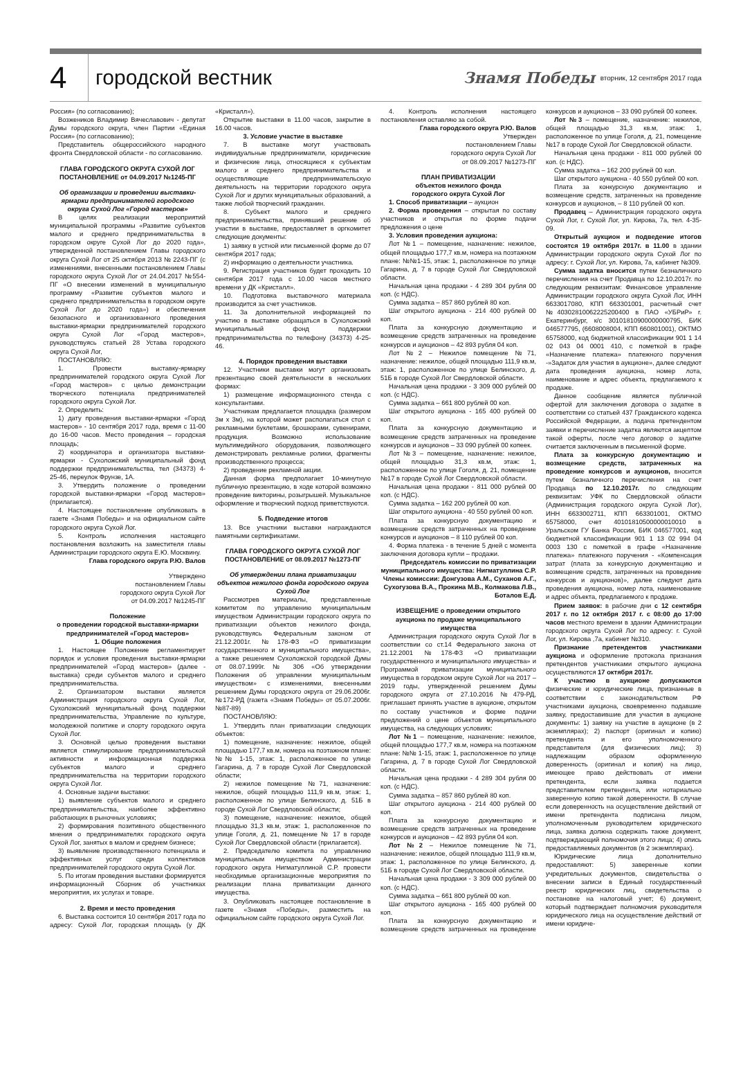4
городской вестник
Знамя Победы
вторник, 12 сентября 2017 года
Россия» (по согласованию);
Возжеников Владимир Вячеславович - депутат Думы городского округа, член Партии «Единая Россия» (по согласованию);
Представитель общероссийского народного фронта Свердловской области - по согласованию.
ГЛАВА ГОРОДСКОГО ОКРУГА СУХОЙ ЛОГ ПОСТАНОВЛЕНИЕ от 04.09.2017 №1245-ПГ
Об организации и проведении выставки-ярмарки предпринимателей городского округа Сухой Лог «Город мастеров»
В целях реализации мероприятий муниципальной программы «Развитие субъектов малого и среднего предпринимательства в городском округе Сухой Лог до 2020 года», утвержденной постановлением Главы городского округа Сухой Лог от 25 октября 2013 № 2243-ПГ (с изменениями, внесенными постановлением Главы городского округа Сухой Лог от 24.04.2017 №554-ПГ «О внесении изменений в муниципальную программу «Развитие субъектов малого и среднего предпринимательства в городском округе Сухой Лог до 2020 года») и обеспечения безопасного и организованного проведения выставки-ярмарки предпринимателей городского округа Сухой Лог «Город мастеров», руководствуясь статьей 28 Устава городского округа Сухой Лог,
ПОСТАНОВЛЯЮ:
1. Провести выставку-ярмарку предпринимателей городского округа Сухой Лог «Город мастеров» с целью демонстрации творческого потенциала предпринимателей городского округа Сухой Лог.
2. Определить:
1) дату проведения выставки-ярмарки «Город мастеров» - 10 сентября 2017 года, время с 11-00 до 16-00 часов. Место проведения – городская площадь;
2) координатора и организатора выставки-ярмарки - Сухоложский муниципальный фонд поддержки предпринимательства, тел (34373) 4-25-46, переулок Фрунзе, 1А.
3. Утвердить положение о проведении городской выставки-ярмарки «Город мастеров» (прилагается).
4. Настоящее постановление опубликовать в газете «Знамя Победы» и на официальном сайте городского округа Сухой Лог.
5. Контроль исполнения настоящего постановления возложить на заместителя главы Администрации городского округа Е.Ю. Москвину.
Глава городского округа Р.Ю. Валов
Утверждено
постановлением Главы
городского округа Сухой Лог
от 04.09.2017 №1245-ПГ
Положение
о проведении городской выставки-ярмарки предпринимателей «Город мастеров»
1. Общие положения
1. Настоящее Положение регламентирует порядок и условия проведения выставки-ярмарки предпринимателей «Город мастеров» (далее - выставка) среди субъектов малого и среднего предпринимательства.
2. Организатором выставки является Администрация городского округа Сухой Лог, Сухоложский муниципальный фонд поддержки предпринимательства, Управление по культуре, молодежной политике и спорту городского округа Сухой Лог.
3. Основной целью проведения выставки является стимулирование предпринимательской активности и информационная поддержка субъектов малого и среднего предпринимательства на территории городского округа Сухой Лог.
4. Основные задачи выставки:
1) выявление субъектов малого и среднего предпринимательства, наиболее эффективно работающих в рыночных условиях;
2) формирования позитивного общественного мнения о предпринимателях городского округа Сухой Лог, занятых в малом и среднем бизнесе;
3) выявление производственного потенциала и эффективных услуг среди коллективов предпринимателей городского округа Сухой Лог.
5. По итогам проведения выставки формируется информационный Сборник об участниках мероприятия, их услугах и товаре.
2. Время и место проведения
6. Выставка состоится 10 сентября 2017 года по адресу: Сухой Лог, городская площадь (у ДК «Кристалл»).
Открытие выставки в 11.00 часов, закрытие в 16.00 часов.
3. Условие участие в выставке
7. В выставке могут участвовать индивидуальные предприниматели, юридические и физические лица, относящиеся к субъектам малого и среднего предпринимательства и осуществляющие предпринимательскую деятельность на территории городского округа Сухой Лог и других муниципальных образований, а также любой творческий гражданин.
8. Субъект малого и среднего предпринимательства, принявший решение об участии в выставке, предоставляет в оргкомитет следующие документы:
1) заявку в устной или письменной форме до 07 сентября 2017 года;
2) информацию о деятельности участника.
9. Регистрация участников будет проходить 10 сентября 2017 года с 10.00 часов местного времени у ДК «Кристалл».
10. Подготовка выставочного материала производится за счет участников.
11. За дополнительной информацией по участию в выставке обращаться в Сухоложский муниципальный фонд поддержки предпринимательства по телефону (34373) 4-25-46.
4. Порядок проведения выставки
12. Участники выставки могут организовать презентацию своей деятельности в нескольких формах:
1) размещение информационного стенда с консультантами.
Участникам предлагается площадка (размером 3м х 3м), на которой может располагаться стол с рекламными буклетами, брошюрами, сувенирами, продукция. Возможно использование мультимедийного оборудования, позволяющего демонстрировать рекламные ролики, фрагменты производственного процесса;
2) проведение рекламной акции.
Данная форма предполагает 10-минутную публичную презентацию, в ходе которой возможно проведение викторины, розыгрышей. Музыкальное оформление и творческий подход приветствуются.
5. Подведение итогов
13. Все участники выставки награждаются памятными сертификатами.
ГЛАВА ГОРОДСКОГО ОКРУГА СУХОЙ ЛОГ ПОСТАНОВЛЕНИЕ от 08.09.2017 №1273-ПГ
Об утверждении плана приватизации объектов нежилого фонда городского округа Сухой Лог
Рассмотрев материалы, представленные комитетом по управлению муниципальным имуществом Администрации городского округа по приватизации объектов нежилого фонда, руководствуясь Федеральным законом от 21.12.2001г. №178-ФЗ «О приватизации государственного и муниципального имущества», а также решением Сухоложской городской Думы от 08.07.1999г. № 306 «Об утверждении Положения об управлении муниципальным имуществом» с изменениями, внесенными решением Думы городского округа от 29.06.2006г. №172-РД (газета «Знамя Победы» от 05.07.2006г. №87-89)
ПОСТАНОВЛЯЮ:
1. Утвердить план приватизации следующих объектов:
1) помещение, назначение: нежилое, общей площадью 177,7 кв.м, номера на поэтажном плане: №№ 1-15, этаж: 1, расположенное по улице Гагарина, д. 7 в городе Сухой Лог Свердловской области;
2) нежилое помещение №71, назначение: нежилое, общей площадью 111,9 кв.м, этаж: 1, расположенное по улице Белинского, д. 51Б в городе Сухой Лог Свердловской области;
3) помещение, назначение: нежилое, общей площадью 31,3 кв.м, этаж: 1, расположенное по улице Гоголя, д. 21, помещение № 17 в городе Сухой Лог Свердловской области (прилагается).
2. Председателю комитета по управлению муниципальным имуществом Администрации городского округа Нигматуллиной С.Р. провести необходимые организационные мероприятия по реализации плана приватизации данного имущества.
3. Опубликовать настоящее постановление в газете «Знамя «Победы», разместить на официальном сайте городского округа Сухой Лог.
4. Контроль исполнения настоящего постановления оставляю за собой.
Глава городского округа Р.Ю. Валов
Утвержден
постановлением Главы
городского округа Сухой Лог
от 08.09.2017 №1273-ПГ
ПЛАН ПРИВАТИЗАЦИИ
объектов нежилого фонда
городского округа Сухой Лог
1. Способ приватизации – аукцион
2. Форма проведения – открытая по составу участников и открытая по форме подачи предложения о цене
3. Условия проведения аукциона:
Лот №1 – помещение, назначение: нежилое, общей площадью 177,7 кв.м, номера на поэтажном плане: №№1-15, этаж: 1, расположенное по улице Гагарина, д. 7 в городе Сухой Лог Свердловской области.
Начальная цена продажи - 4 289 304 рубля 00 коп. (с НДС).
Сумма задатка – 857 860 рублей 80 коп.
Шаг открытого аукциона - 214 400 рублей 00 коп.
Плата за конкурсную документацию и возмещение средств затраченных на проведение конкурсов и аукционов – 42 893 рубля 04 коп.
Лот №2 – Нежилое помещение №71, назначение: нежилое, общей площадью 111,9 кв.м, этаж: 1, расположенное по улице Белинского, д. 51Б в городе Сухой Лог Свердловской области.
Начальная цена продажи - 3 309 000 рублей 00 коп. (с НДС).
Сумма задатка – 661 800 рублей 00 коп.
Шаг открытого аукциона - 165 400 рублей 00 коп.
Плата за конкурсную документацию и возмещение средств затраченных на проведение конкурсов и аукционов – 33 090 рублей 00 копеек.
Лот №3 – помещение, назначение: нежилое, общей площадью 31,3 кв.м, этаж: 1, расположенное по улице Гоголя, д. 21, помещение №17 в городе Сухой Лог Свердловской области.
Начальная цена продажи - 811 000 рублей 00 коп. (с НДС).
Сумма задатка – 162 200 рублей 00 коп.
Шаг открытого аукциона - 40 550 рублей 00 коп.
Плата за конкурсную документацию и возмещение средств затраченных на проведение конкурсов и аукционов – 8 110 рублей 00 коп.
4. Форма платежа - в течение 5 дней с момента заключения договора купли – продажи.
Председатель комиссии по приватизации муниципального имущества: Нигматуллина С.Р.
Члены комиссии: Донгузова А.М., Суханов А.Г., Сухогузова В.А., Прокина М.В., Колмакова Л.В., Боталов Е.Д.
ИЗВЕЩЕНИЕ о проведении открытого аукциона по продаже муниципального имущества
Администрация городского округа Сухой Лог в соответствии со ст.14 Федерального закона от 21.12.2001 №178-ФЗ «О приватизации государственного и муниципального имущества» и Программой приватизации муниципального имущества в городском округе Сухой Лог на 2017 – 2019 годы, утвержденной решением Думы городского округа от 27.10.2016 №479-РД, приглашает принять участие в аукционе, открытом по составу участников и форме подачи предложений о цене объектов муниципального имущества, на следующих условиях:
Лот №1 – помещение, назначение: нежилое, общей площадью 177,7 кв.м, номера на поэтажном плане: №№ 1-15, этаж: 1, расположенное по улице Гагарина, д. 7 в городе Сухой Лог Свердловской области.
Начальная цена продажи - 4 289 304 рубля 00 коп. (с НДС).
Сумма задатка – 857 860 рублей 80 коп.
Шаг открытого аукциона - 214 400 рублей 00 коп.
Плата за конкурсную документацию и возмещение средств затраченных на проведение конкурсов и аукционов – 42 893 рубля 04 коп.
Лот №2 – Нежилое помещение №71, назначение: нежилое, общей площадью 111,9 кв.м, этаж: 1, расположенное по улице Белинского, д. 51Б в городе Сухой Лог Свердловской области.
Начальная цена продажи - 3 309 000 рублей 00 коп. (с НДС).
Сумма задатка – 661 800 рублей 00 коп.
Шаг открытого аукциона - 165 400 рублей 00 коп.
Плата за конкурсную документацию и возмещение средств затраченных на проведение конкурсов и аукционов – 33 090 рублей 00 копеек.
Лот №3 – помещение, назначение: нежилое, общей площадью 31,3 кв.м, этаж: 1, расположенное по улице Гоголя, д. 21, помещение №17 в городе Сухой Лог Свердловской области.
Начальная цена продажи - 811 000 рублей 00 коп. (с НДС).
Сумма задатка – 162 200 рублей 00 коп.
Шаг открытого аукциона - 40 550 рублей 00 коп.
Плата за конкурсную документацию и возмещение средств, затраченных на проведение конкурсов и аукционов, – 8 110 рублей 00 коп.
Продавец – Администрация городского округа Сухой Лог, г. Сухой Лог, ул. Кирова, 7а, тел. 4-35-09.
Открытый аукцион и подведение итогов состоятся 19 октября 2017г. в 11.00 в здании Администрации городского округа Сухой Лог по адресу: г. Сухой Лог, ул. Кирова, 7а, кабинет №309.
Сумма задатка вносится путем безналичного перечисления на счет Продавца по 12.10.2017г. по следующим реквизитам: Финансовое управление Администрации городского округа Сухой Лог, ИНН 6633017080, КПП 663301001, расчетный счет №40302810062225200400 в ПАО «УБРиР» г. Екатеринбург, к/с 30101810900000000795, БИК 046577795, (6608008004, КПП 660801001), ОКТМО 65758000, код бюджетной классификации 901 1 14 02 043 04 0001 410, с пометкой в графе «Назначение платежа» платежного поручения -»Задаток для участия в аукционе», далее следуют дата проведения аукциона, номер лота, наименование и адрес объекта, предлагаемого к продаже.
Данное сообщение является публичной офертой для заключения договора о задатке в соответствии со статьей 437 Гражданского кодекса Российской Федерации, а подача претендентом заявки и перечисление задатка являются акцептом такой оферты, после чего договор о задатке считается заключенным в письменной форме.
Плата за конкурсную документацию и возмещение средств, затраченных на проведение конкурсов и аукционов, вносится путем безналичного перечисления на счет Продавца по 12.10.2017г. по следующим реквизитам: УФК по Свердловской области (Администрация городского округа Сухой Лог), ИНН 6633002711, КПП 663301001, ОКТМО 65758000, счет 40101810500000010010 в Уральском ГУ Банка России, БИК 046577001, код бюджетной классификации 901 1 13 02 994 04 0003 130 с пометкой в графе «Назначение платежа» платежного поручения - «Компенсация затрат (плата за конкурсную документацию и возмещение средств, затраченных на проведение конкурсов и аукционов)», далее следуют дата проведения аукциона, номер лота, наименование и адрес объекта, предлагаемого к продаже.
Прием заявок: в рабочие дни с 12 сентября 2017 г. по 12 октября 2017 г. с 08:00 до 17:00 часов местного времени в здании Администрации городского округа Сухой Лог по адресу: г. Сухой Лог, ул. Кирова ,7а, кабинет №310.
Признание претендентов участниками аукциона и оформление протокола признания претендентов участниками открытого аукциона осуществляются 17 октября 2017г.
К участию в аукционе допускаются физические и юридические лица, признанные в соответствии с законодательством РФ участниками аукциона, своевременно подавшие заявку, предоставившие для участия в аукционе документы: 1) заявку на участие в аукционе (в 2 экземплярах); 2) паспорт (оригинал и копию) претендента и его уполномоченного представителя (для физических лиц); 3) надлежащим образом оформленную доверенность (оригинал и копия) на лицо, имеющее право действовать от имени претендента, если заявка подается представителем претендента, или нотариально заверенную копию такой доверенности. В случае если доверенность на осуществление действий от имени претендента подписана лицом, уполномоченным руководителем юридического лица, заявка должна содержать также документ, подтверждающий полномочия этого лица; 4) опись предоставляемых документов (в 2 экземплярах).
Юридические лица дополнительно предоставляют: 5) заверенные копии учредительных документов, свидетельства о внесении записи в Единый государственный реестр юридических лиц, свидетельства о постановке на налоговый учет; 6) документ, который подтверждает полномочия руководителя юридического лица на осуществление действий от имени юридиче-